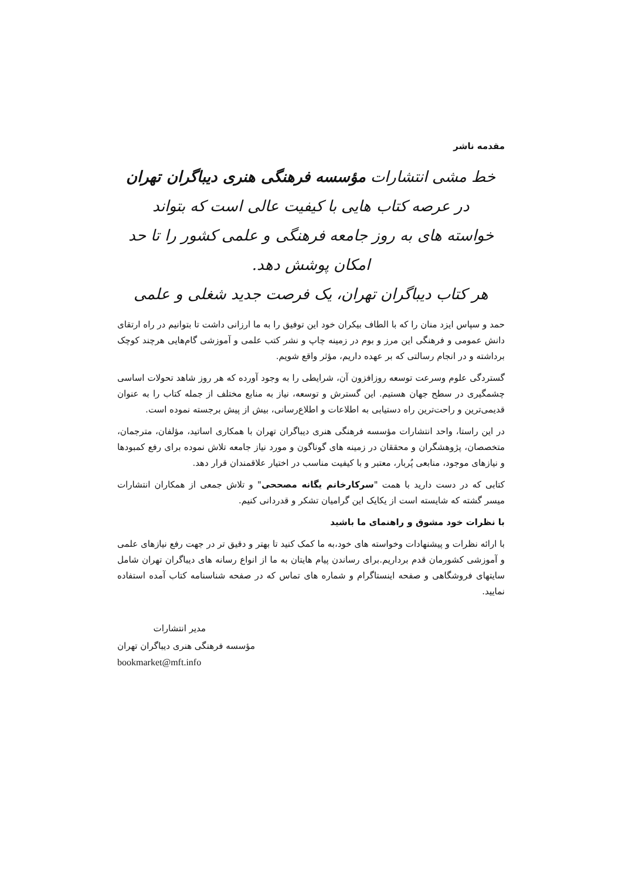مقدمه ناشر
خط مشی انتشارات مؤسسه فرهنگی هنری دیباگران تهران در عرصه کتاب هایی با کیفیت عالی است که بتواند
خواسته های به روز جامعه فرهنگی و علمی کشور را تا حد امکان پوشش دهد.
هر کتاب دیباگران تهران، یک فرصت جدید شغلی و علمی
حمد و سپاس ایزد منان را که با الطاف بیکران خود این توفیق را به ما ارزانی داشت تا بتوانیم در راه ارتقای دانش عمومی و فرهنگی این مرز و بوم در زمینه چاپ و نشر کتب علمی و آموزشی گام‌هایی هرچند کوچک برداشته و در انجام رسالتی که بر عهده داریم، مؤثر واقع شویم.
گستردگی علوم وسرعت توسعه روزافزون آن، شرایطی را به وجود آورده که هر روز شاهد تحولات اساسی چشمگیری در سطح جهان هستیم. این گسترش و توسعه، نیاز به منابع مختلف از جمله کتاب را به عنوان قدیمی‌ترین و راحت‌ترین راه دستیابی به اطلاعات و اطلاع‌رسانی، بیش از پیش برجسته نموده است.
در این راستا، واحد انتشارات مؤسسه فرهنگی هنری دیباگران تهران با همکاری اساتید، مؤلفان، مترجمان، متخصصان، پژوهشگران و محققان در زمینه های گوناگون و مورد نیاز جامعه تلاش نموده برای رفع کمبودها و نیازهای موجود، منابعی پُربار، معتبر و با کیفیت مناسب در اختیار علاقمندان قرار دهد.
کتابی که در دست دارید با همت "سرکارخانم یگانه مصححی" و تلاش جمعی از همکاران انتشارات میسر گشته که شایسته است از یکایک این گرامیان تشکر و قدردانی کنیم.
با نظرات خود مشوق و راهنمای ما باشید
با ارائه نظرات و پیشنهادات وخواسته های خود،به ما کمک کنید تا بهتر و دقیق تر در جهت رفع نیازهای علمی و آموزشی کشورمان قدم برداریم.برای رساندن پیام هایتان به ما از انواع رسانه های دیباگران تهران شامل سایتهای فروشگاهی و صفحه اینستاگرام و شماره های تماس که در صفحه شناسنامه کتاب آمده استفاده نمایید.
مدیر انتشارات
مؤسسه فرهنگی هنری دیباگران تهران
bookmarket@mft.info